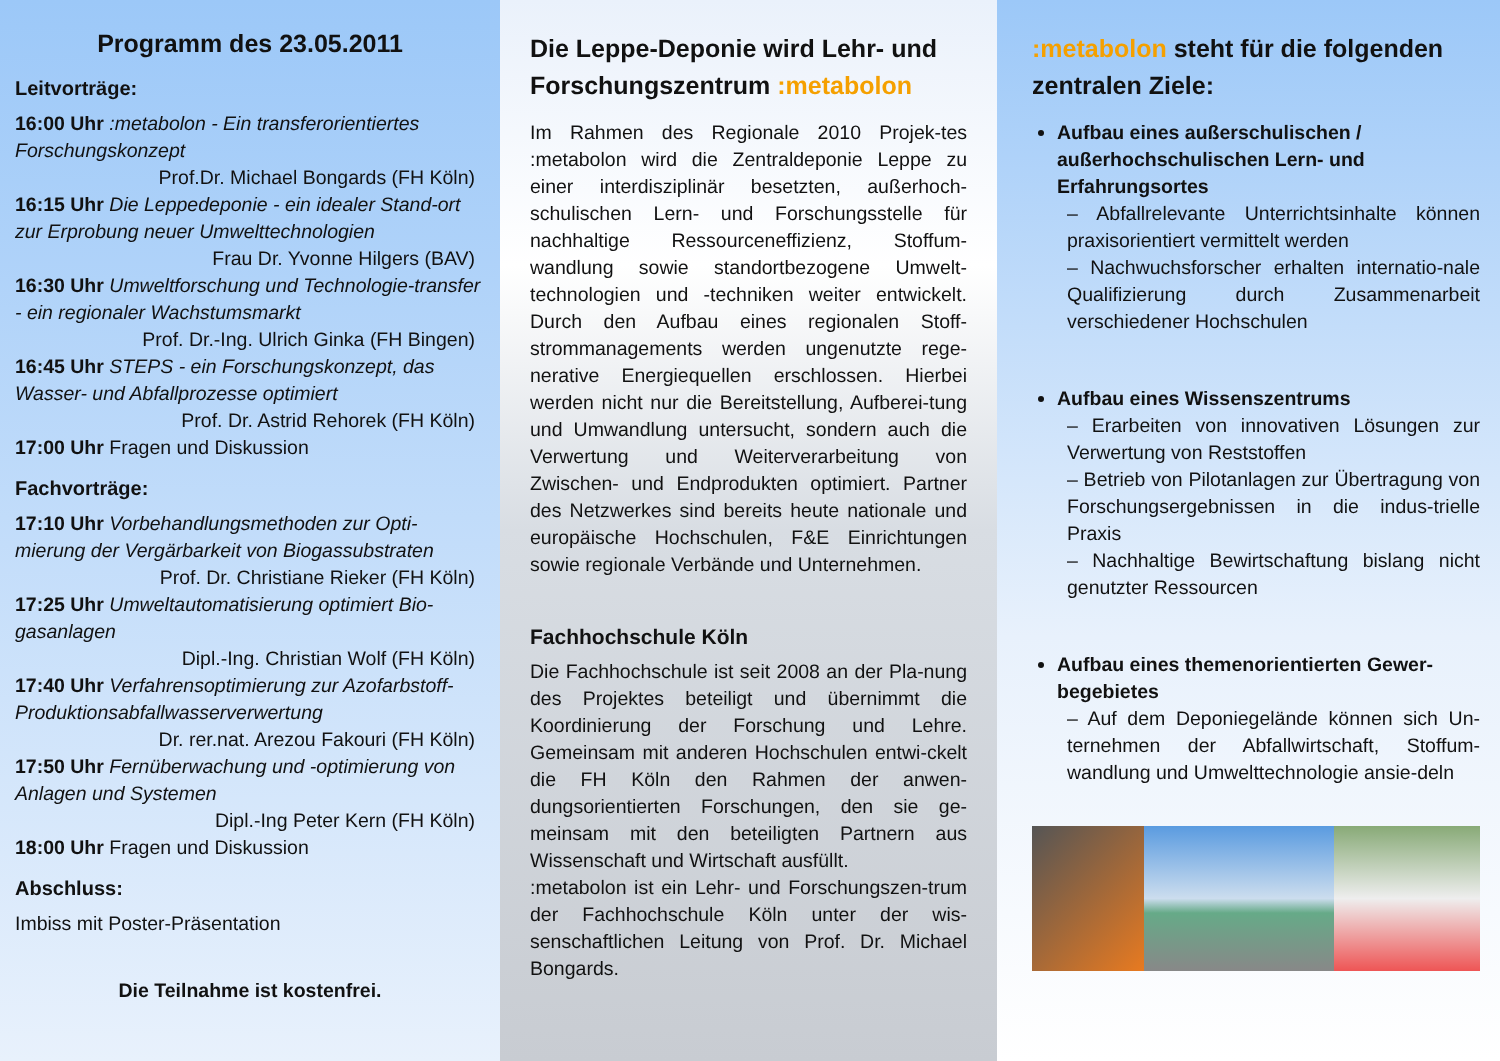Programm des 23.05.2011
Leitvorträge:
16:00 Uhr :metabolon - Ein transferorientiertes Forschungskonzept
Prof.Dr. Michael Bongards (FH Köln)
16:15 Uhr Die Leppedeponie - ein idealer Stand-ort zur Erprobung neuer Umwelttechnologien
Frau Dr. Yvonne Hilgers (BAV)
16:30 Uhr Umweltforschung und Technologie-transfer - ein regionaler Wachstumsmarkt
Prof. Dr.-Ing. Ulrich Ginka (FH Bingen)
16:45 Uhr STEPS - ein Forschungskonzept, das Wasser- und Abfallprozesse optimiert
Prof. Dr. Astrid Rehorek (FH Köln)
17:00 Uhr Fragen und Diskussion
Fachvorträge:
17:10 Uhr Vorbehandlungsmethoden zur Opti-mierung der Vergärbarkeit von Biogassubstraten
Prof. Dr. Christiane Rieker (FH Köln)
17:25 Uhr Umweltautomatisierung optimiert Bio-gasanlagen
Dipl.-Ing. Christian Wolf (FH Köln)
17:40 Uhr Verfahrensoptimierung zur Azofarbstoff-Produktionsabfallwasserverwertung
Dr. rer.nat. Arezou Fakouri (FH Köln)
17:50 Uhr Fernüberwachung und -optimierung von Anlagen und Systemen
Dipl.-Ing Peter Kern (FH Köln)
18:00 Uhr Fragen und Diskussion
Abschluss:
Imbiss mit Poster-Präsentation
Die Teilnahme ist kostenfrei.
Die Leppe-Deponie wird Lehr- und Forschungszentrum :metabolon
Im Rahmen des Regionale 2010 Projek-tes :metabolon wird die Zentraldeponie Leppe zu einer interdisziplinär besetzten, außerhoch-schulischen Lern- und Forschungsstelle für nachhaltige Ressourceneffizienz, Stoffum-wandlung sowie standortbezogene Umwelt-technologien und -techniken weiter entwickelt. Durch den Aufbau eines regionalen Stoff-strommanagements werden ungenutzte rege-nerative Energiequellen erschlossen. Hierbei werden nicht nur die Bereitstellung, Aufberei-tung und Umwandlung untersucht, sondern auch die Verwertung und Weiterverarbeitung von Zwischen- und Endprodukten optimiert. Partner des Netzwerkes sind bereits heute nationale und europäische Hochschulen, F&E Einrichtungen sowie regionale Verbände und Unternehmen.
Fachhochschule Köln
Die Fachhochschule ist seit 2008 an der Pla-nung des Projektes beteiligt und übernimmt die Koordinierung der Forschung und Lehre. Gemeinsam mit anderen Hochschulen entwi-ckelt die FH Köln den Rahmen der anwen-dungsorientierten Forschungen, den sie ge-meinsam mit den beteiligten Partnern aus Wissenschaft und Wirtschaft ausfüllt.
:metabolon ist ein Lehr- und Forschungszen-trum der Fachhochschule Köln unter der wis-senschaftlichen Leitung von Prof. Dr. Michael Bongards.
:metabolon steht für die folgenden zentralen Ziele:
Aufbau eines außerschulischen / außerhochschulischen Lern- und Erfahrungsortes
– Abfallrelevante Unterrichtsinhalte können praxisorientiert vermittelt werden
– Nachwuchsforscher erhalten internatio-nale Qualifizierung durch Zusammenarbeit verschiedener Hochschulen
Aufbau eines Wissenszentrums
– Erarbeiten von innovativen Lösungen zur Verwertung von Reststoffen
– Betrieb von Pilotanlagen zur Übertragung von Forschungsergebnissen in die indus-trielle Praxis
– Nachhaltige Bewirtschaftung bislang nicht genutzter Ressourcen
Aufbau eines themenorientierten Gewer-begebietes
– Auf dem Deponiegelände können sich Un-ternehmen der Abfallwirtschaft, Stoffum-wandlung und Umwelttechnologie ansie-deln